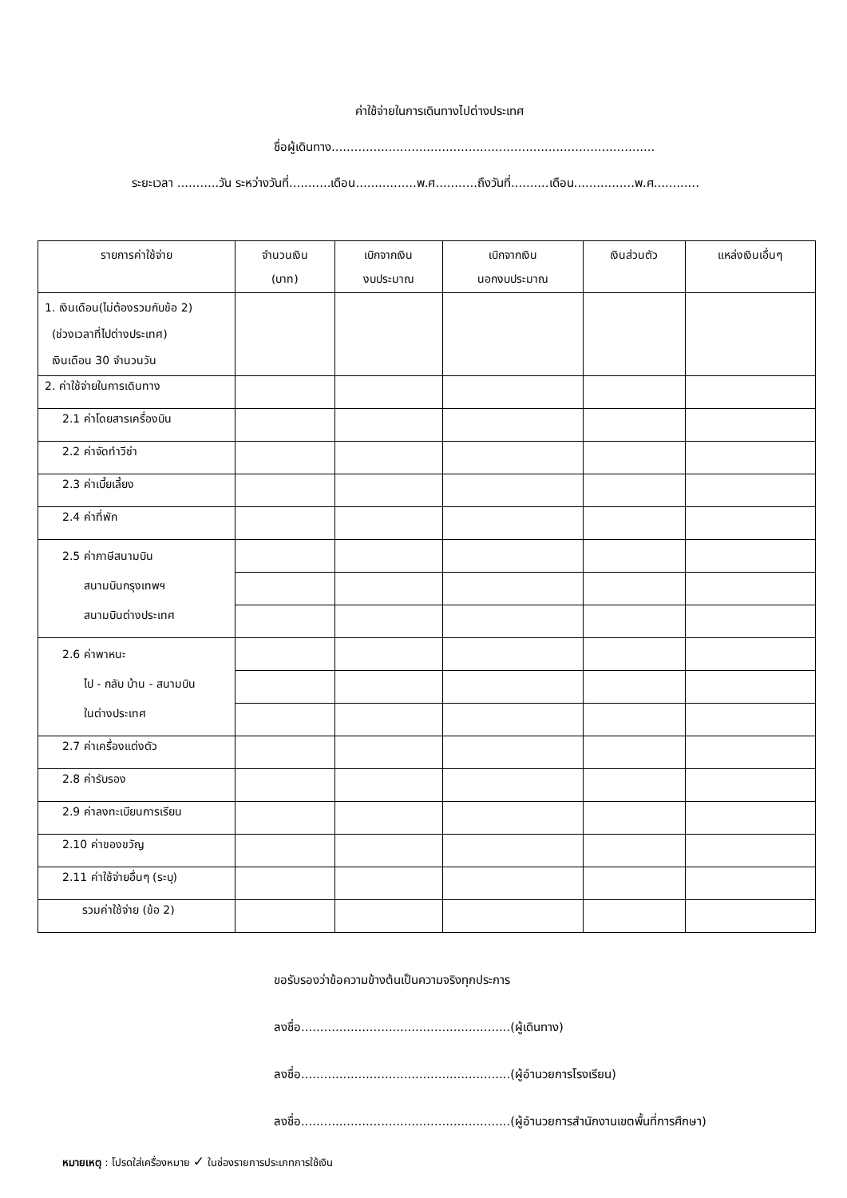ค่าใช้จ่ายในการเดินทางไปต่างประเทศ
ชื่อผู้เดินทาง.....................................................................................
ระยะเวลา ...........วัน ระหว่างวันที่...........เดือน................พ.ศ...........ถึงวันที่..........เดือน................พ.ศ............
| รายการค่าใช้จ่าย | จำนวนเงิน (บาท) | เบิกจากเงิน งบประมาณ | เบิกจากเงิน นอกงบประมาณ | เงินส่วนตัว | แหล่งเงินเอื่นๆ |
| --- | --- | --- | --- | --- | --- |
| 1. เงินเดือน(ไม่ต้องรวมกับข้อ 2) (ช่วงเวลาที่ไปต่างประเทศ) เงินเดือน 30 จำนวนวัน | | | | | |
| 2. ค่าใช้จ่ายในการเดินทาง | | | | | |
| 2.1 ค่าโดยสารเครื่องบิน | | | | | |
| 2.2 ค่าจัดทำวีซ่า | | | | | |
| 2.3 ค่าเบี้ยเลี้ยง | | | | | |
| 2.4 ค่าที่พัก | | | | | |
| 2.5 ค่าภาษีสนามบิน สนามบินกรุงเทพฯ สนามบินต่างประเทศ | | | | | |
| 2.6 ค่าพาหนะ ไป - กลับ บ้าน - สนามบิน ในต่างประเทศ | | | | | |
| 2.7 ค่าเครื่องแต่งตัว | | | | | |
| 2.8 ค่ารับรอง | | | | | |
| 2.9 ค่าลงทะเบียนการเรียน | | | | | |
| 2.10 ค่าของขวัญ | | | | | |
| 2.11 ค่าใช้จ่ายอื่นๆ (ระบุ) | | | | | |
| รวมค่าใช้จ่าย (ข้อ 2) | | | | | |
ขอรับรองว่าข้อความข้างต้นเป็นความจริงทุกประการ
ลงชื่อ.......................................................(ผู้เดินทาง)
ลงชื่อ.......................................................(ผู้อำนวยการโรงเรียน)
ลงชื่อ.......................................................(ผู้อำนวยการสำนักงานเขตพื้นที่การศึกษา)
หมายเหตุ : โปรดใส่เครื่องหมาย ✓ ในช่องรายการประเภทการใช้เงิน